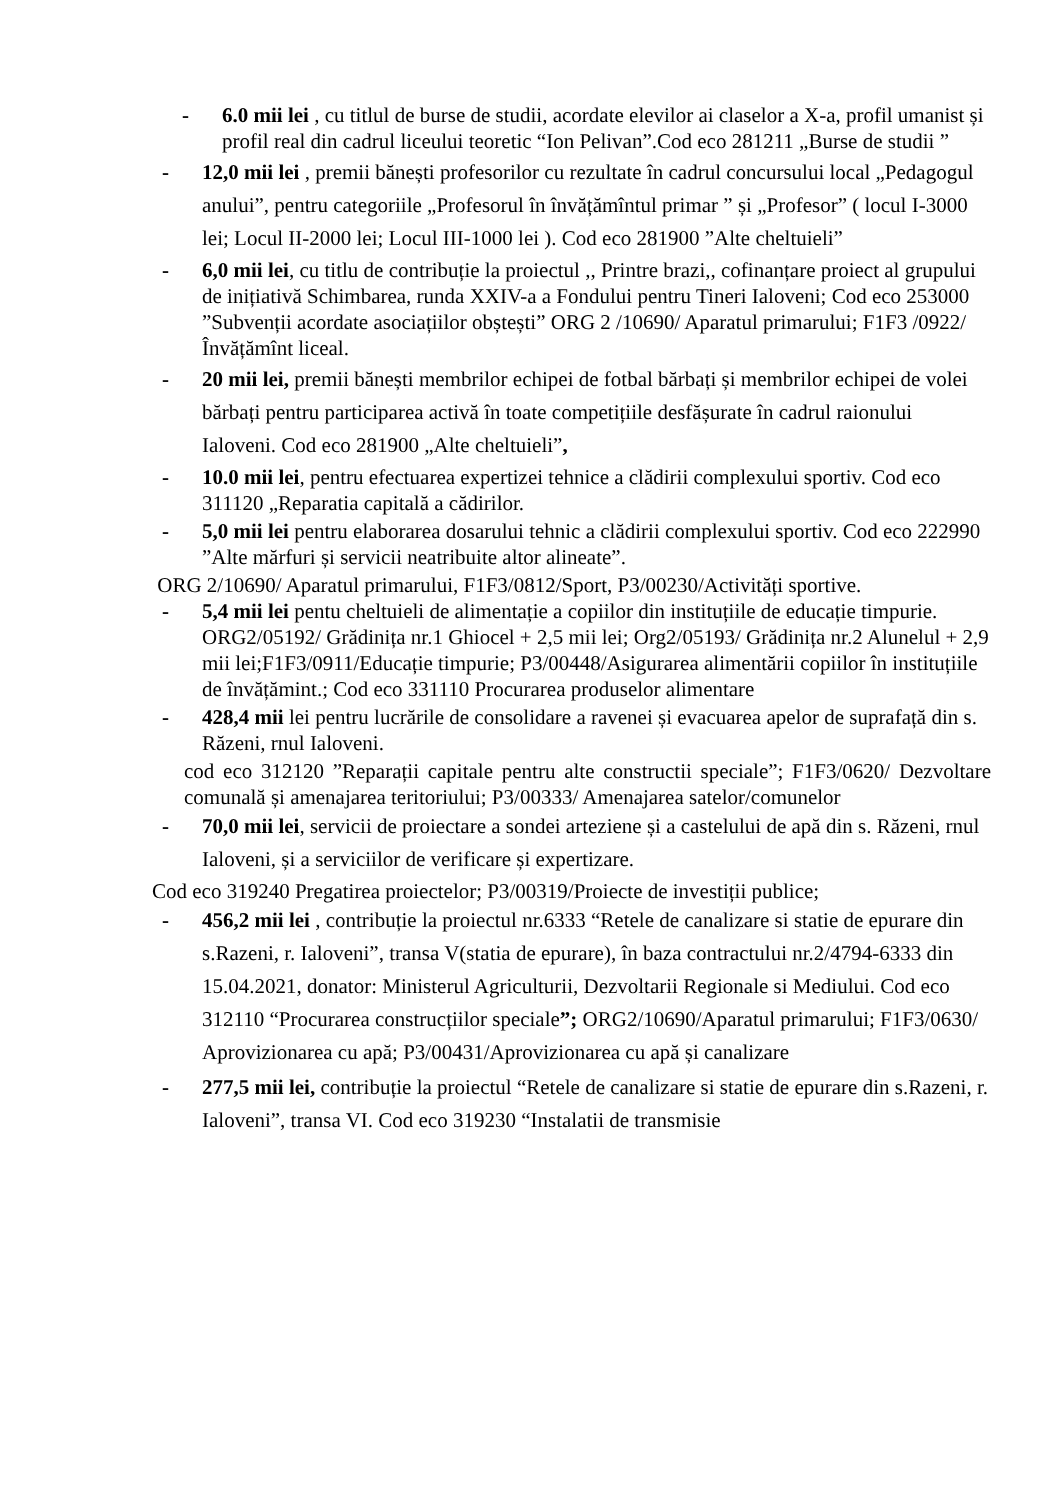- 6.0 mii lei , cu titlul de burse de studii, acordate elevilor ai claselor a X-a, profil umanist și profil real din cadrul liceului teoretic “Ion Pelivan”.Cod eco 281211 „Burse de studii ”
- 12,0 mii lei , premii bănești profesorilor cu rezultate în cadrul concursului local „Pedagogul anului”, pentru categoriile „Profesorul în învățămîntul primar ” și „Profesor” ( locul I-3000 lei; Locul II-2000 lei; Locul III-1000 lei ). Cod eco 281900 ”Alte cheltuieli”
- 6,0 mii lei, cu titlu de contribuție la proiectul ,, Printre brazi,, cofinanțare proiect al grupului de inițiativă Schimbarea, runda XXIV-a a Fondului pentru Tineri Ialoveni; Cod eco 253000 ”Subvenții acordate asociațiilor obștești” ORG 2 /10690/ Aparatul primarului; F1F3 /0922/ Învățămînt liceal.
- 20 mii lei, premii bănești membrilor echipei de fotbal bărbați și membrilor echipei de volei bărbați pentru participarea activă în toate competițiile desfășurate în cadrul raionului Ialoveni. Cod eco 281900 „Alte cheltuieli”,
- 10.0 mii lei, pentru efectuarea expertizei tehnice a clădirii complexului sportiv. Cod eco 311120 „Reparatia capitală a cădirilor.
- 5,0 mii lei pentru elaborarea dosarului tehnic a clădirii complexului sportiv. Cod eco 222990 ”Alte mărfuri și servicii neatribuite altor alineate”.
ORG 2/10690/ Aparatul primarului, F1F3/0812/Sport, P3/00230/Activități sportive.
- 5,4 mii lei pentu cheltuieli de alimentație a copiilor din instituțiile de educație timpurie. ORG2/05192/ Grădinița nr.1 Ghiocel + 2,5 mii lei; Org2/05193/ Grădinița nr.2 Alunelul + 2,9 mii lei;F1F3/0911/Educație timpurie; P3/00448/Asigurarea alimentării copiilor în instituțiile de învățămint.; Cod eco 331110 Procurarea produselor alimentare
- 428,4 mii lei pentru lucrările de consolidare a ravenei și evacuarea apelor de suprafață din s. Răzeni, rnul Ialoveni.
cod eco 312120 ”Reparații capitale pentru alte constructii speciale”; F1F3/0620/ Dezvoltare comunală și amenajarea teritoriului; P3/00333/ Amenajarea satelor/comunelor
- 70,0 mii lei, servicii de proiectare a sondei arteziene și a castelului de apă din s. Răzeni, rnul Ialoveni, și a serviciilor de verificare și expertizare.
Cod eco 319240 Pregatirea proiectelor; P3/00319/Proiecte de investiții publice;
- 456,2 mii lei , contribuție la proiectul nr.6333 “Retele de canalizare si statie de epurare din s.Razeni, r. Ialoveni”, transa V(statia de epurare), în baza contractului nr.2/4794-6333 din 15.04.2021, donator: Ministerul Agriculturii, Dezvoltarii Regionale si Mediului. Cod eco 312110 “Procurarea construcțiilor speciale”; ORG2/10690/Aparatul primarului; F1F3/0630/ Aprovizionarea cu apă; P3/00431/Aprovizionarea cu apă și canalizare
- 277,5 mii lei, contribuție la proiectul “Retele de canalizare si statie de epurare din s.Razeni, r. Ialoveni”, transa VI. Cod eco 319230 “Instalatii de transmisie